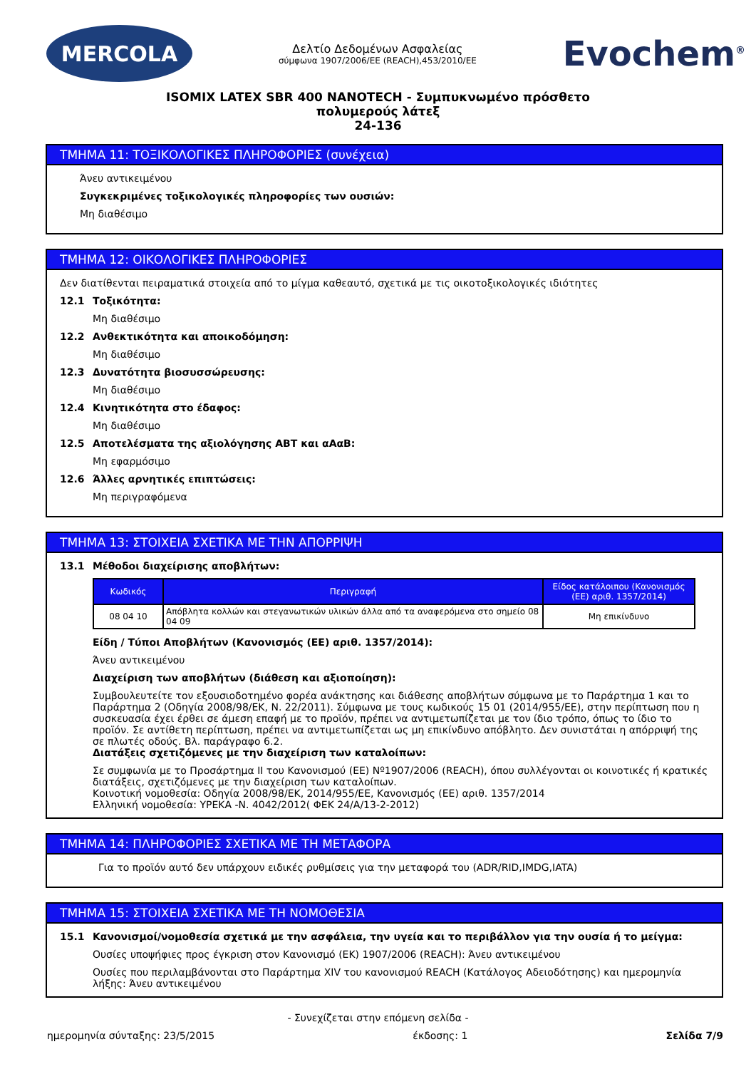MERCOLA
Δελτίο Δεδομένων Ασφαλείας
σύμφωνα 1907/2006/ΕΕ (REACH),453/2010/ΕΕ
Evochem<sup>®</sup>
ISOMIX LATEX SBR 400 NANOTECH - Συμπυκνωμένο πρόσθετο
πολυμερούς λάτεξ
24-136
ΤΜΗΜΑ 11: ΤΟΞΙΚΟΛΟΓΙΚΕΣ ΠΛΗΡΟΦΟΡΙΕΣ (συνέχεια)
Άνευ αντικειμένου
Συγκεκριμένες τοξικολογικές πληροφορίες των ουσιών:
Μη διαθέσιμο
ΤΜΗΜΑ 12: ΟΙΚΟΛΟΓΙΚΕΣ ΠΛΗΡΟΦΟΡΙΕΣ
Δεν διατίθενται πειραματικά στοιχεία από το μίγμα καθεαυτό, σχετικά με τις οικοτοξικολογικές ιδιότητες
12.1 Τοξικότητα:
Μη διαθέσιμο
12.2 Ανθεκτικότητα και αποικοδόμηση:
Μη διαθέσιμο
12.3 Δυνατότητα βιοσυσσώρευσης:
Μη διαθέσιμο
12.4 Κινητικότητα στο έδαφος:
Μη διαθέσιμο
12.5 Αποτελέσματα της αξιολόγησης ΑΒΤ και αΑαΒ:
Μη εφαρμόσιμο
12.6 Άλλες αρνητικές επιπτώσεις:
Μη περιγραφόμενα
ΤΜΗΜΑ 13: ΣΤΟΙΧΕΙΑ ΣΧΕΤΙΚΑ ΜΕ ΤΗΝ ΑΠΟΡΡΙΨΗ
13.1 Μέθοδοι διαχείρισης αποβλήτων:
| Κωδικός | Περιγραφή | Είδος κατάλοιπου (Κανονισμός (ΕΕ) αριθ. 1357/2014) |
| --- | --- | --- |
| 08 04 10 | Απόβλητα κολλών και στεγανωτικών υλικών άλλα από τα αναφερόμενα στο σημείο 08 04 09 | Μη επικίνδυνο |
Είδη / Τύποι Αποβλήτων (Κανονισμός (ΕΕ) αριθ. 1357/2014):
Άνευ αντικειμένου
Διαχείριση των αποβλήτων (διάθεση και αξιοποίηση):
Συμβουλευτείτε τον εξουσιοδοτημένο φορέα ανάκτησης και διάθεσης αποβλήτων σύμφωνα με το Παράρτημα 1 και το Παράρτημα 2 (Οδηγία 2008/98/ΕΚ, Ν. 22/2011). Σύμφωνα με τους κωδικούς 15 01 (2014/955/ΕΕ), στην περίπτωση που η συσκευασία έχει έρθει σε άμεση επαφή με το προϊόν, πρέπει να αντιμετωπίζεται με τον ίδιο τρόπο, όπως το ίδιο το προϊόν. Σε αντίθετη περίπτωση, πρέπει να αντιμετωπίζεται ως μη επικίνδυνο απόβλητο. Δεν συνιστάται η απόρριψή της σε πλωτές οδούς. Βλ. παράγραφο 6.2.
Διατάξεις σχετιζόμενες με την διαχείριση των καταλοίπων:
Σε συμφωνία με το Προσάρτημα II του Κανονισμού (ΕΕ) Nº1907/2006 (REACH), όπου συλλέγονται οι κοινοτικές ή κρατικές διατάξεις, σχετιζόμενες με την διαχείριση των καταλοίπων.
Κοινοτική νομοθεσία: Οδηγία 2008/98/ΕΚ, 2014/955/ΕΕ, Κανονισμός (ΕΕ) αριθ. 1357/2014
Ελληνική νομοθεσία: ΥΡΕΚΑ -Ν. 4042/2012( ΦΕΚ 24/Α/13-2-2012)
ΤΜΗΜΑ 14: ΠΛΗΡΟΦΟΡΙΕΣ ΣΧΕΤΙΚΑ ΜΕ ΤΗ ΜΕΤΑΦΟΡΑ
Για το προϊόν αυτό δεν υπάρχουν ειδικές ρυθμίσεις για την μεταφορά του (ADR/RID,IMDG,IATA)
ΤΜΗΜΑ 15: ΣΤΟΙΧΕΙΑ ΣΧΕΤΙΚΑ ΜΕ ΤΗ ΝΟΜΟΘΕΣΙΑ
15.1 Κανονισμοί/νομοθεσία σχετικά με την ασφάλεια, την υγεία και το περιβάλλον για την ουσία ή το μείγμα:
Ουσίες υποψήφιες προς έγκριση στον Κανονισμό (ΕΚ) 1907/2006 (REACH): Άνευ αντικειμένου
Ουσίες που περιλαμβάνονται στο Παράρτημα XIV του κανονισμού REACH (Κατάλογος Αδειοδότησης) και ημερομηνία λήξης: Άνευ αντικειμένου
- Συνεχίζεται στην επόμενη σελίδα -
ημερομηνία σύνταξης: 23/5/2015 έκδοσης: 1 Σελίδα 7/9